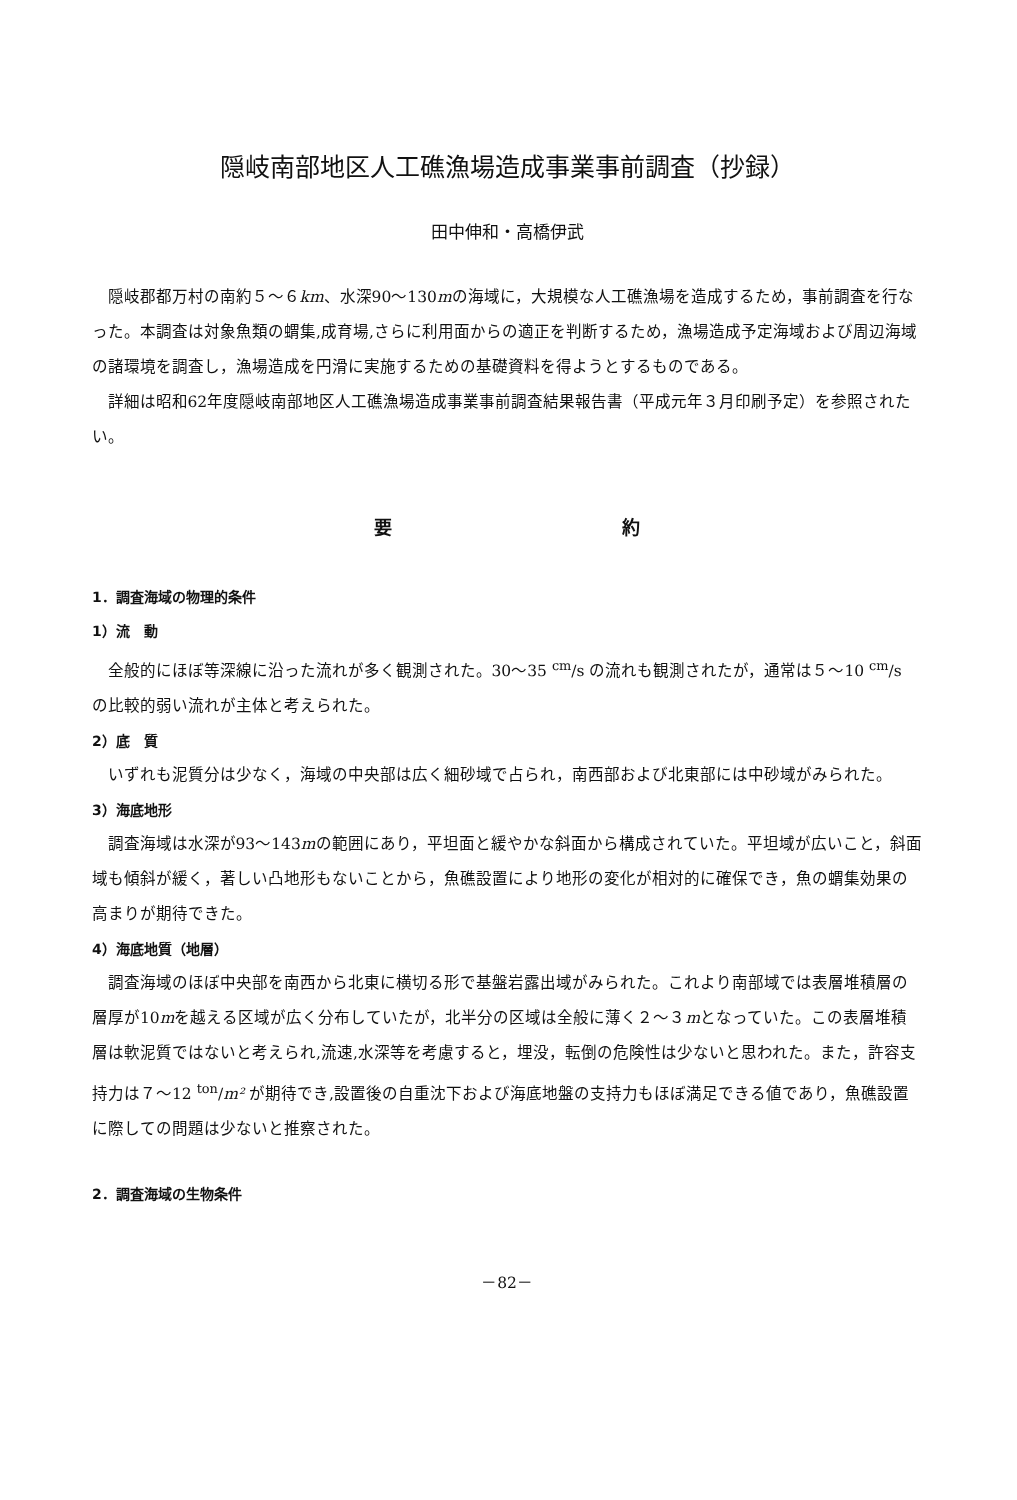隠岐南部地区人工礁漁場造成事業事前調査（抄録）
田中伸和・高橋伊武
隠岐郡都万村の南約５～６km、水深90～130mの海域に，大規模な人工礁漁場を造成するため，事前調査を行なった。本調査は対象魚類の蝟集,成育場,さらに利用面からの適正を判断するため，漁場造成予定海域および周辺海域の諸環境を調査し，漁場造成を円滑に実施するための基礎資料を得ようとするものである。
詳細は昭和62年度隠岐南部地区人工礁漁場造成事業事前調査結果報告書（平成元年３月印刷予定）を参照されたい。
要 約
1．調査海域の物理的条件
1）流　動
全般的にほぼ等深線に沿った流れが多く観測された。30～35 <sup>cm</sup>/s の流れも観測されたが，通常は５～10 <sup>cm</sup>/s の比較的弱い流れが主体と考えられた。
2）底　質
いずれも泥質分は少なく，海域の中央部は広く細砂域で占られ，南西部および北東部には中砂域がみられた。
3）海底地形
調査海域は水深が93～143mの範囲にあり，平坦面と緩やかな斜面から構成されていた。平坦域が広いこと，斜面域も傾斜が緩く，著しい凸地形もないことから，魚礁設置により地形の変化が相対的に確保でき，魚の蝟集効果の高まりが期待できた。
4）海底地質（地層）
調査海域のほぼ中央部を南西から北東に横切る形で基盤岩露出域がみられた。これより南部域では表層堆積層の層厚が10mを越える区域が広く分布していたが，北半分の区域は全般に薄く２～３mとなっていた。この表層堆積層は軟泥質ではないと考えられ,流速,水深等を考慮すると，埋没，転倒の危険性は少ないと思われた。また，許容支持力は７～12 <sup>ton</sup>/m² が期待でき,設置後の自重沈下および海底地盤の支持力もほぼ満足できる値であり，魚礁設置に際しての問題は少ないと推察された。
2．調査海域の生物条件
－82－